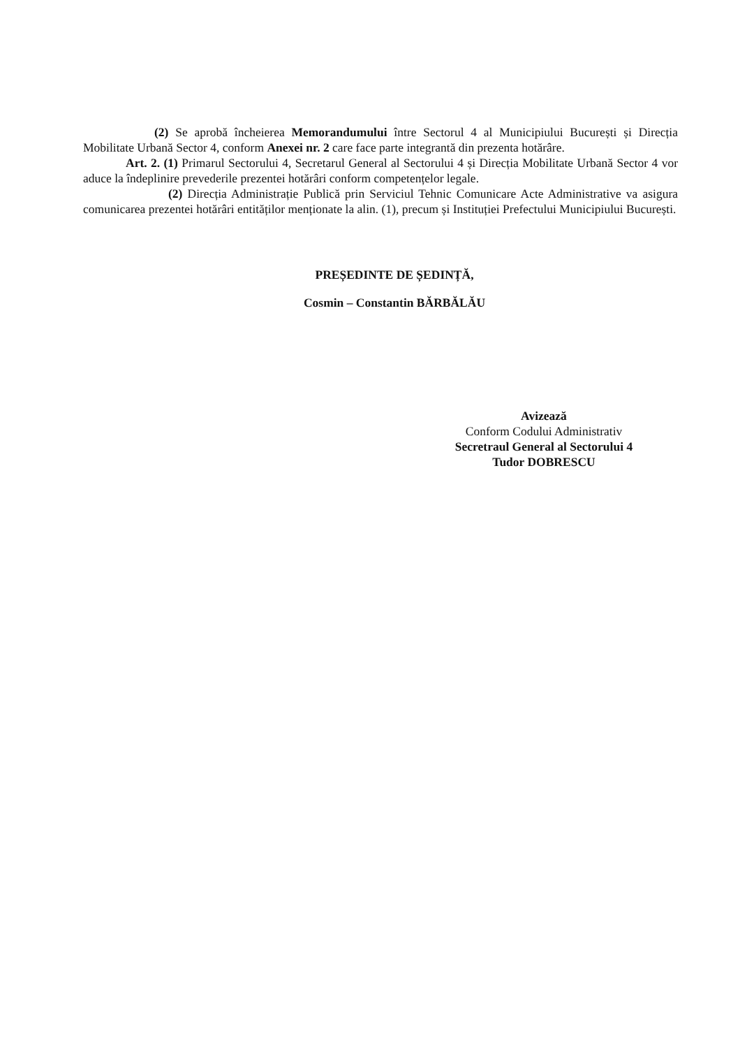(2) Se aprobă încheierea Memorandumului între Sectorul 4 al Municipiului București și Direcția Mobilitate Urbană Sector 4, conform Anexei nr. 2 care face parte integrantă din prezenta hotărâre.
Art. 2. (1) Primarul Sectorului 4, Secretarul General al Sectorului 4 și Direcția Mobilitate Urbană Sector 4 vor aduce la îndeplinire prevederile prezentei hotărâri conform competențelor legale.
(2) Direcția Administrație Publică prin Serviciul Tehnic Comunicare Acte Administrative va asigura comunicarea prezentei hotărâri entităților menționate la alin. (1), precum și Instituției Prefectului Municipiului București.
PREȘEDINTE DE ȘEDINȚĂ,
Cosmin – Constantin BĂRBĂLĂU
Avizează
Conform Codului Administrativ
Secretraul General al Sectorului 4
Tudor DOBRESCU